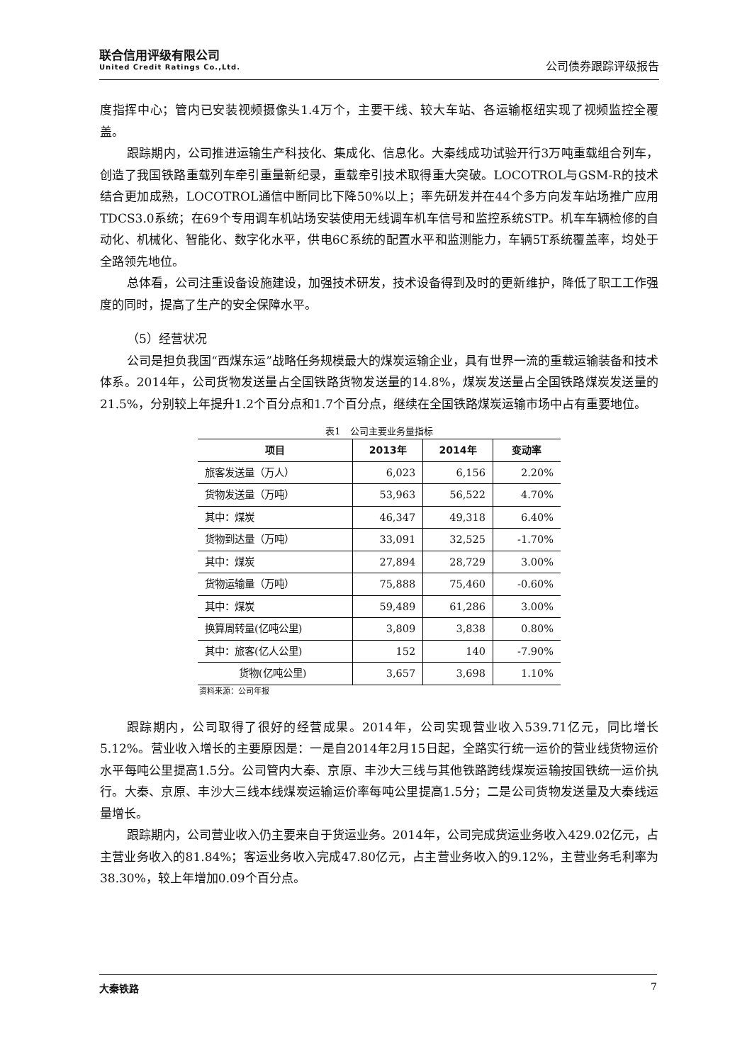联合信用评级有限公司
United Credit Ratings Co.,Ltd.
公司债券跟踪评级报告
度指挥中心；管内已安装视频摄像头1.4万个，主要干线、较大车站、各运输枢纽实现了视频监控全覆盖。
跟踪期内，公司推进运输生产科技化、集成化、信息化。大秦线成功试验开行3万吨重载组合列车，创造了我国铁路重载列车牵引重量新纪录，重载牵引技术取得重大突破。LOCOTROL与GSM-R的技术结合更加成熟，LOCOTROL通信中断同比下降50%以上；率先研发并在44个多方向发车站场推广应用TDCS3.0系统；在69个专用调车机站场安装使用无线调车机车信号和监控系统STP。机车车辆检修的自动化、机械化、智能化、数字化水平，供电6C系统的配置水平和监测能力，车辆5T系统覆盖率，均处于全路领先地位。
总体看，公司注重设备设施建设，加强技术研发，技术设备得到及时的更新维护，降低了职工工作强度的同时，提高了生产的安全保障水平。
（5）经营状况
公司是担负我国“西煤东运”战略任务规模最大的煤炭运输企业，具有世界一流的重载运输装备和技术体系。2014年，公司货物发送量占全国铁路货物发送量的14.8%，煤炭发送量占全国铁路煤炭发送量的21.5%，分别较上年提升1.2个百分点和1.7个百分点，继续在全国铁路煤炭运输市场中占有重要地位。
表1　公司主要业务量指标
| 项目 | 2013年 | 2014年 | 变动率 |
| --- | --- | --- | --- |
| 旅客发送量（万人） | 6,023 | 6,156 | 2.20% |
| 货物发送量（万吨） | 53,963 | 56,522 | 4.70% |
| 其中：煤炭 | 46,347 | 49,318 | 6.40% |
| 货物到达量（万吨） | 33,091 | 32,525 | -1.70% |
| 其中：煤炭 | 27,894 | 28,729 | 3.00% |
| 货物运输量（万吨） | 75,888 | 75,460 | -0.60% |
| 其中：煤炭 | 59,489 | 61,286 | 3.00% |
| 换算周转量(亿吨公里) | 3,809 | 3,838 | 0.80% |
| 其中：旅客(亿人公里) | 152 | 140 | -7.90% |
| 货物(亿吨公里) | 3,657 | 3,698 | 1.10% |
资料来源：公司年报
跟踪期内，公司取得了很好的经营成果。2014年，公司实现营业收入539.71亿元，同比增长5.12%。营业收入增长的主要原因是：一是自2014年2月15日起，全路实行统一运价的营业线货物运价水平每吨公里提高1.5分。公司管内大秦、京原、丰沙大三线与其他铁路跨线煤炭运输按国铁统一运价执行。大秦、京原、丰沙大三线本线煤炭运输运价率每吨公里提高1.5分；二是公司货物发送量及大秦线运量增长。
跟踪期内，公司营业收入仍主要来自于货运业务。2014年，公司完成货运业务收入429.02亿元，占主营业务收入的81.84%；客运业务收入完成47.80亿元，占主营业务收入的9.12%，主营业务毛利率为38.30%，较上年增加0.09个百分点。
大秦铁路 7